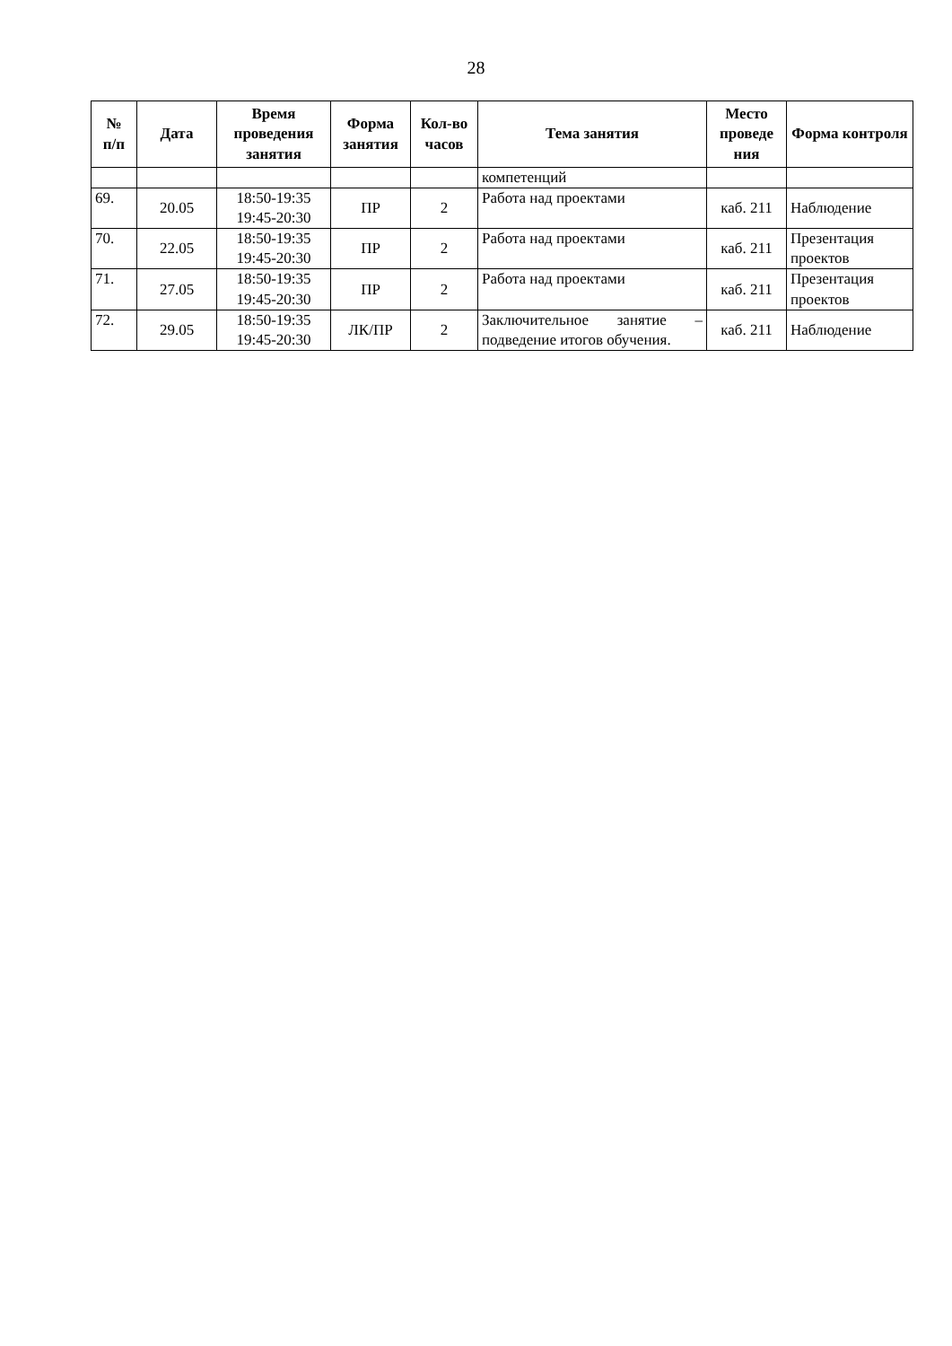28
| № п/п | Дата | Время проведения занятия | Форма занятия | Кол-во часов | Тема занятия | Место проведе ния | Форма контроля |
| --- | --- | --- | --- | --- | --- | --- | --- |
| | | | | | компетенций | | |
| 69. | 20.05 | 18:50-19:35 19:45-20:30 | ПР | 2 | Работа над проектами | каб. 211 | Наблюдение |
| 70. | 22.05 | 18:50-19:35 19:45-20:30 | ПР | 2 | Работа над проектами | каб. 211 | Презентация проектов |
| 71. | 27.05 | 18:50-19:35 19:45-20:30 | ПР | 2 | Работа над проектами | каб. 211 | Презентация проектов |
| 72. | 29.05 | 18:50-19:35 19:45-20:30 | ЛК/ПР | 2 | Заключительное занятие – подведение итогов обучения. | каб. 211 | Наблюдение |